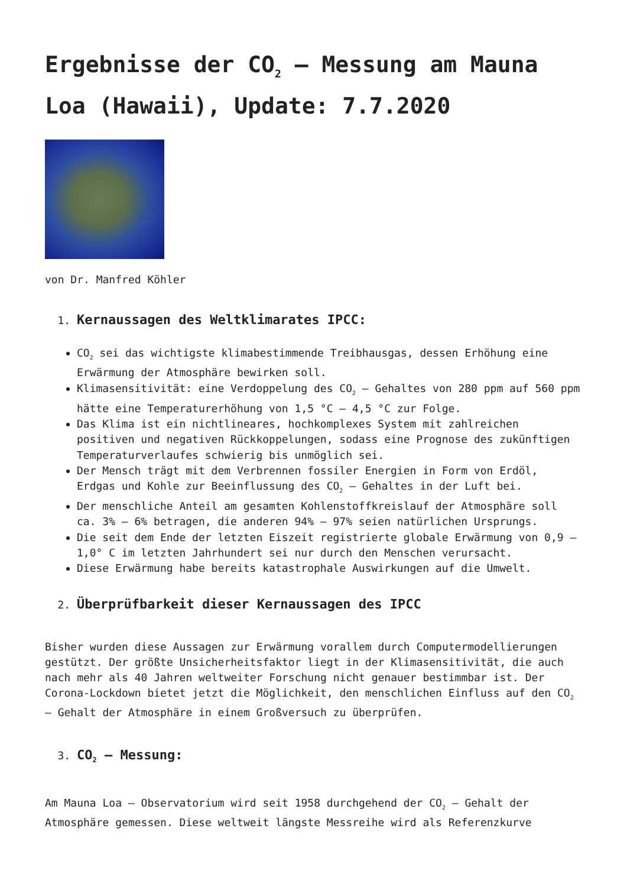Ergebnisse der CO<sub>2</sub> – Messung am Mauna Loa (Hawaii), Update: 7.7.2020
von Dr. Manfred Köhler
1. Kernaussagen des Weltklimarates IPCC:
CO<sub>2</sub> sei das wichtigste klimabestimmende Treibhausgas, dessen Erhöhung eine Erwärmung der Atmosphäre bewirken soll.
Klimasensitivität: eine Verdoppelung des CO<sub>2</sub> – Gehaltes von 280 ppm auf 560 ppm hätte eine Temperaturerhöhung von 1,5 °C – 4,5 °C zur Folge.
Das Klima ist ein nichtlineares, hochkomplexes System mit zahlreichen positiven und negativen Rückkoppelungen, sodass eine Prognose des zukünftigen Temperaturverlaufes schwierig bis unmöglich sei.
Der Mensch trägt mit dem Verbrennen fossiler Energien in Form von Erdöl, Erdgas und Kohle zur Beeinflussung des CO<sub>2</sub> – Gehaltes in der Luft bei.
Der menschliche Anteil am gesamten Kohlenstoffkreislauf der Atmosphäre soll ca. 3% – 6% betragen, die anderen 94% – 97% seien natürlichen Ursprungs.
Die seit dem Ende der letzten Eiszeit registrierte globale Erwärmung von 0,9 – 1,0° C im letzten Jahrhundert sei nur durch den Menschen verursacht.
Diese Erwärmung habe bereits katastrophale Auswirkungen auf die Umwelt.
2. Überprüfbarkeit dieser Kernaussagen des IPCC
Bisher wurden diese Aussagen zur Erwärmung vorallem durch Computermodellierungen gestützt. Der größte Unsicherheitsfaktor liegt in der Klimasensitivität, die auch nach mehr als 40 Jahren weltweiter Forschung nicht genauer bestimmbar ist. Der Corona-Lockdown bietet jetzt die Möglichkeit, den menschlichen Einfluss auf den CO<sub>2</sub> – Gehalt der Atmosphäre in einem Großversuch zu überprüfen.
3. CO<sub>2</sub> – Messung:
Am Mauna Loa – Observatorium wird seit 1958 durchgehend der CO<sub>2</sub> – Gehalt der Atmosphäre gemessen. Diese weltweit längste Messreihe wird als Referenzkurve